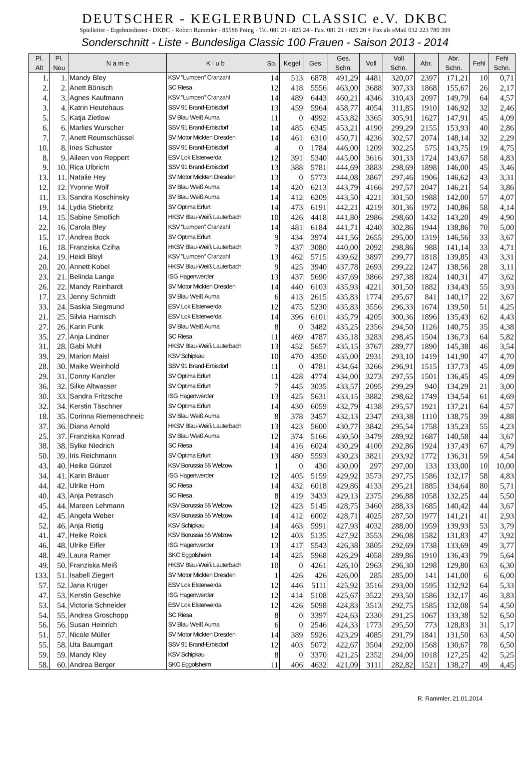DEUTSCHER - KEGLERBUND CLASSIC e.V. DKBC
Spielleiter - Ergebnisdienst - DKBC - Robert Rammler - 85586 Poing - Tel. 081 21 / 825 24 - Fax. 081 21 / 825 20 + Fax als eMail 032 223 780 399
Sonderschnitt - Liste - Bundesliga Classic 100 Frauen - Saison 2013 - 2014
| Pl. Alt | Pl. Neu | N a m e | K l u b | Sp. | Kegel | Ges. | Ges. Schn. | Voll | Voll Schn. | Abr. | Abr. Schn. | Fehl | Fehl Schn. |
| --- | --- | --- | --- | --- | --- | --- | --- | --- | --- | --- | --- | --- | --- |
| 1. | 1. | Mandy Bley | KSV "Lumpen" Cranzahl | 14 | 513 | 6878 | 491,29 | 4481 | 320,07 | 2397 | 171,21 | 10 | 0,71 |
| 2. | 2. | Anett Bönisch | SC Riesa | 12 | 418 | 5556 | 463,00 | 3688 | 307,33 | 1868 | 155,67 | 26 | 2,17 |
| 4. | 3. | Agnes Kaufmann | KSV "Lumpen" Cranzahl | 14 | 489 | 6443 | 460,21 | 4346 | 310,43 | 2097 | 149,79 | 64 | 4,57 |
| 3. | 4. | Katrin Heutehaus | SSV 91 Brand-Erbisdorf | 13 | 459 | 5964 | 458,77 | 4054 | 311,85 | 1910 | 146,92 | 32 | 2,46 |
| 5. | 5. | Katja Zietlow | SV Blau Weiß Auma | 11 | 0 | 4992 | 453,82 | 3365 | 305,91 | 1627 | 147,91 | 45 | 4,09 |
| 6. | 6. | Marlies Wurscher | SSV 91 Brand-Erbisdorf | 14 | 485 | 6345 | 453,21 | 4190 | 299,29 | 2155 | 153,93 | 40 | 2,86 |
| 7. | 7. | Anett Reumschüssel | SV Motor Mickten Dresden | 14 | 461 | 6310 | 450,71 | 4236 | 302,57 | 2074 | 148,14 | 32 | 2,29 |
| 10. | 8. | Ines Schuster | SSV 91 Brand-Erbisdorf | 4 | 0 | 1784 | 446,00 | 1209 | 302,25 | 575 | 143,75 | 19 | 4,75 |
| 8. | 9. | Aileen von Reppert | ESV Lok Elsterwerda | 12 | 391 | 5340 | 445,00 | 3616 | 301,33 | 1724 | 143,67 | 58 | 4,83 |
| 9. | 10. | Rica Ulbricht | SSV 91 Brand-Erbisdorf | 13 | 388 | 5781 | 444,69 | 3883 | 298,69 | 1898 | 146,00 | 45 | 3,46 |
| 13. | 11. | Natalie Hey | SV Motor Mickten Dresden | 13 | 0 | 5773 | 444,08 | 3867 | 297,46 | 1906 | 146,62 | 43 | 3,31 |
| 12. | 12. | Yvonne Wolf | SV Blau Weiß Auma | 14 | 420 | 6213 | 443,79 | 4166 | 297,57 | 2047 | 146,21 | 54 | 3,86 |
| 11. | 13. | Sandra Koschinsky | SV Blau Weiß Auma | 14 | 412 | 6209 | 443,50 | 4221 | 301,50 | 1988 | 142,00 | 57 | 4,07 |
| 19. | 14. | Lydia Stiebritz | SV Optima Erfurt | 14 | 473 | 6191 | 442,21 | 4219 | 301,36 | 1972 | 140,86 | 58 | 4,14 |
| 14. | 15. | Sabine Smollich | HKSV Blau-Weiß Lauterbach | 10 | 426 | 4418 | 441,80 | 2986 | 298,60 | 1432 | 143,20 | 49 | 4,90 |
| 22. | 16. | Carola Bley | KSV "Lumpen" Cranzahl | 14 | 481 | 6184 | 441,71 | 4240 | 302,86 | 1944 | 138,86 | 70 | 5,00 |
| 15. | 17. | Andrea Bock | SV Optima Erfurt | 9 | 434 | 3974 | 441,56 | 2655 | 295,00 | 1319 | 146,56 | 33 | 3,67 |
| 16. | 18. | Franziska Cziha | HKSV Blau-Weiß Lauterbach | 7 | 437 | 3080 | 440,00 | 2092 | 298,86 | 988 | 141,14 | 33 | 4,71 |
| 24. | 19. | Heidi Bleyl | KSV "Lumpen" Cranzahl | 13 | 462 | 5715 | 439,62 | 3897 | 299,77 | 1818 | 139,85 | 43 | 3,31 |
| 20. | 20. | Annett Kobel | HKSV Blau-Weiß Lauterbach | 9 | 425 | 3940 | 437,78 | 2693 | 299,22 | 1247 | 138,56 | 28 | 3,11 |
| 23. | 21. | Belinda Lange | ISG Hagenwerder | 13 | 437 | 5690 | 437,69 | 3866 | 297,38 | 1824 | 140,31 | 47 | 3,62 |
| 26. | 22. | Mandy Reinhardt | SV Motor Mickten Dresden | 14 | 440 | 6103 | 435,93 | 4221 | 301,50 | 1882 | 134,43 | 55 | 3,93 |
| 17. | 23. | Jenny Schmidt | SV Blau Weiß Auma | 6 | 413 | 2615 | 435,83 | 1774 | 295,67 | 841 | 140,17 | 22 | 3,67 |
| 33. | 24. | Saskia Siegmund | ESV Lok Elsterwerda | 12 | 475 | 5230 | 435,83 | 3556 | 296,33 | 1674 | 139,50 | 51 | 4,25 |
| 21. | 25. | Silvia Harnisch | ESV Lok Elsterwerda | 14 | 396 | 6101 | 435,79 | 4205 | 300,36 | 1896 | 135,43 | 62 | 4,43 |
| 27. | 26. | Karin Funk | SV Blau Weiß Auma | 8 | 0 | 3482 | 435,25 | 2356 | 294,50 | 1126 | 140,75 | 35 | 4,38 |
| 35. | 27. | Anja Lindner | SC Riesa | 11 | 469 | 4787 | 435,18 | 3283 | 298,45 | 1504 | 136,73 | 64 | 5,82 |
| 31. | 28. | Gabi Muhl | HKSV Blau-Weiß Lauterbach | 13 | 452 | 5657 | 435,15 | 3767 | 289,77 | 1890 | 145,38 | 46 | 3,54 |
| 39. | 29. | Marion Maisl | KSV Schipkau | 10 | 470 | 4350 | 435,00 | 2931 | 293,10 | 1419 | 141,90 | 47 | 4,70 |
| 28. | 30. | Maike Weinhold | SSV 91 Brand-Erbisdorf | 11 | 0 | 4781 | 434,64 | 3266 | 296,91 | 1515 | 137,73 | 45 | 4,09 |
| 29. | 31. | Conny Kanzler | SV Optima Erfurt | 11 | 428 | 4774 | 434,00 | 3273 | 297,55 | 1501 | 136,45 | 45 | 4,09 |
| 36. | 32. | Silke Altwasser | SV Optima Erfurt | 7 | 445 | 3035 | 433,57 | 2095 | 299,29 | 940 | 134,29 | 21 | 3,00 |
| 30. | 33. | Sandra Fritzsche | ISG Hagenwerder | 13 | 425 | 5631 | 433,15 | 3882 | 298,62 | 1749 | 134,54 | 61 | 4,69 |
| 32. | 34. | Kerstin Täschner | SV Optima Erfurt | 14 | 430 | 6059 | 432,79 | 4138 | 295,57 | 1921 | 137,21 | 64 | 4,57 |
| 18. | 35. | Corinna Riemenschneic | SV Blau Weiß Auma | 8 | 378 | 3457 | 432,13 | 2347 | 293,38 | 1110 | 138,75 | 39 | 4,88 |
| 37. | 36. | Diana Arnold | HKSV Blau-Weiß Lauterbach | 13 | 423 | 5600 | 430,77 | 3842 | 295,54 | 1758 | 135,23 | 55 | 4,23 |
| 25. | 37. | Franziska Konrad | SV Blau Weiß Auma | 12 | 374 | 5166 | 430,50 | 3479 | 289,92 | 1687 | 140,58 | 44 | 3,67 |
| 38. | 38. | Sylke Niedrich | SC Riesa | 14 | 416 | 6024 | 430,29 | 4100 | 292,86 | 1924 | 137,43 | 67 | 4,79 |
| 50. | 39. | Iris Reichmann | SV Optima Erfurt | 13 | 480 | 5593 | 430,23 | 3821 | 293,92 | 1772 | 136,31 | 59 | 4,54 |
| 43. | 40. | Heike Günzel | KSV Borussia 55 Welzow | 1 | 0 | 430 | 430,00 | 297 | 297,00 | 133 | 133,00 | 10 | 10,00 |
| 34. | 41. | Karin Bräuer | ISG Hagenwerder | 12 | 405 | 5159 | 429,92 | 3573 | 297,75 | 1586 | 132,17 | 58 | 4,83 |
| 44. | 42. | Ulrike Horn | SC Riesa | 14 | 432 | 6018 | 429,86 | 4133 | 295,21 | 1885 | 134,64 | 80 | 5,71 |
| 40. | 43. | Anja Petrasch | SC Riesa | 8 | 419 | 3433 | 429,13 | 2375 | 296,88 | 1058 | 132,25 | 44 | 5,50 |
| 45. | 44. | Mareen Lehmann | KSV Borussia 55 Welzow | 12 | 423 | 5145 | 428,75 | 3460 | 288,33 | 1685 | 140,42 | 44 | 3,67 |
| 42. | 45. | Angela Weber | KSV Borussia 55 Welzow | 14 | 412 | 6002 | 428,71 | 4025 | 287,50 | 1977 | 141,21 | 41 | 2,93 |
| 52. | 46. | Anja Rietig | KSV Schipkau | 14 | 463 | 5991 | 427,93 | 4032 | 288,00 | 1959 | 139,93 | 53 | 3,79 |
| 41. | 47. | Heike Roick | KSV Borussia 55 Welzow | 12 | 403 | 5135 | 427,92 | 3553 | 296,08 | 1582 | 131,83 | 47 | 3,92 |
| 46. | 48. | Ulrike Eifler | ISG Hagenwerder | 13 | 417 | 5543 | 426,38 | 3805 | 292,69 | 1738 | 133,69 | 49 | 3,77 |
| 48. | 49. | Laura Ramer | SKC Eggolsheim | 14 | 425 | 5968 | 426,29 | 4058 | 289,86 | 1910 | 136,43 | 79 | 5,64 |
| 49. | 50. | Franziska Meiß | HKSV Blau-Weiß Lauterbach | 10 | 0 | 4261 | 426,10 | 2963 | 296,30 | 1298 | 129,80 | 63 | 6,30 |
| 133. | 51. | Isabell Ziegert | SV Motor Mickten Dresden | 1 | 426 | 426 | 426,00 | 285 | 285,00 | 141 | 141,00 | 6 | 6,00 |
| 57. | 52. | Jana Krüger | ESV Lok Elsterwerda | 12 | 446 | 5111 | 425,92 | 3516 | 293,00 | 1595 | 132,92 | 64 | 5,33 |
| 47. | 53. | Kerstin Geschke | ISG Hagenwerder | 12 | 414 | 5108 | 425,67 | 3522 | 293,50 | 1586 | 132,17 | 46 | 3,83 |
| 53. | 54. | Victoria Schneider | ESV Lok Elsterwerda | 12 | 426 | 5098 | 424,83 | 3513 | 292,75 | 1585 | 132,08 | 54 | 4,50 |
| 54. | 55. | Andrea Groschopp | SC Riesa | 8 | 0 | 3397 | 424,63 | 2330 | 291,25 | 1067 | 133,38 | 52 | 6,50 |
| 56. | 56. | Susan Heinrich | SV Blau Weiß Auma | 6 | 0 | 2546 | 424,33 | 1773 | 295,50 | 773 | 128,83 | 31 | 5,17 |
| 51. | 57. | Nicole Müller | SV Motor Mickten Dresden | 14 | 389 | 5926 | 423,29 | 4085 | 291,79 | 1841 | 131,50 | 63 | 4,50 |
| 55. | 58. | Uta Baumgart | SSV 91 Brand-Erbisdorf | 12 | 403 | 5072 | 422,67 | 3504 | 292,00 | 1568 | 130,67 | 78 | 6,50 |
| 59. | 59. | Mandy Kley | KSV Schipkau | 8 | 0 | 3370 | 421,25 | 2352 | 294,00 | 1018 | 127,25 | 42 | 5,25 |
| 58. | 60. | Andrea Berger | SKC Eggolsheim | 11 | 406 | 4632 | 421,09 | 3111 | 282,82 | 1521 | 138,27 | 49 | 4,45 |
R. Rammler, 21.01.2014